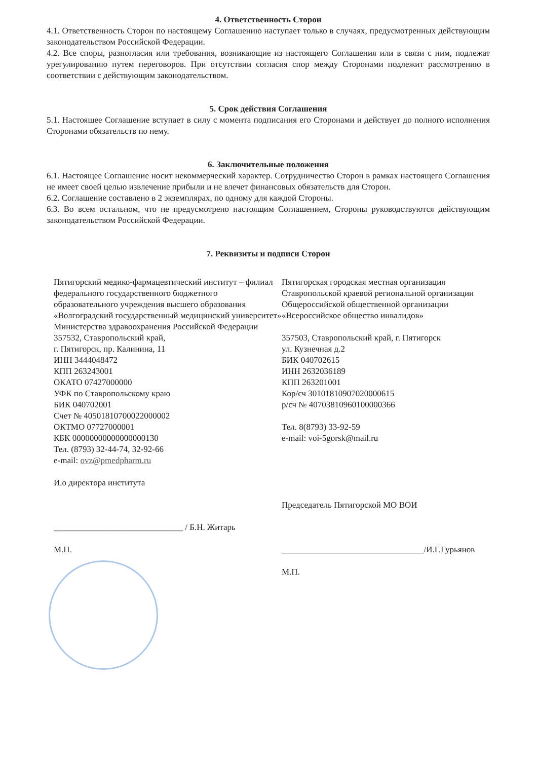4. Ответственность Сторон
4.1. Ответственность Сторон по настоящему Соглашению наступает только в случаях, предусмотренных действующим законодательством Российской Федерации.
4.2. Все споры, разногласия или требования, возникающие из настоящего Соглашения или в связи с ним, подлежат урегулированию путем переговоров. При отсутствии согласия спор между Сторонами подлежит рассмотрению в соответствии с действующим законодательством.
5. Срок действия Соглашения
5.1. Настоящее Соглашение вступает в силу с момента подписания его Сторонами и действует до полного исполнения Сторонами обязательств по нему.
6. Заключительные положения
6.1. Настоящее Соглашение носит некоммерческий характер. Сотрудничество Сторон в рамках настоящего Соглашения не имеет своей целью извлечение прибыли и не влечет финансовых обязательств для Сторон.
6.2. Соглашение составлено в 2 экземплярах, по одному для каждой Стороны.
6.3. Во всем остальном, что не предусмотрено настоящим Соглашением, Стороны руководствуются действующим законодательством Российской Федерации.
7. Реквизиты и подписи Сторон
Пятигорский медико-фармацевтический институт – филиал федерального государственного бюджетного образовательного учреждения высшего образования «Волгоградский государственный медицинский университет» Министерства здравоохранения Российской Федерации
357532, Ставропольский край,
г. Пятигорск, пр. Калинина, 11
ИНН 3444048472
КПП 263243001
ОКАТО 07427000000
УФК по Ставропольскому краю
БИК 040702001
Счет № 40501810700022000002
ОКТМО 07727000001
КБК 00000000000000000130
Тел. (8793) 32-44-74, 32-92-66
e-mail: ovz@pmedpharm.ru
И.о директора института
______________________________ / Б.Н. Житарь
М.П.
Пятигорская городская местная организация Ставропольской краевой региональной организации Общероссийской общественной организации «Всероссийское общество инвалидов»
357503, Ставропольский край, г. Пятигорск
ул. Кузнечная д.2
БИК 040702615
ИНН 2632036189
КПП 263201001
Кор/сч 30101810907020000615
р/сч № 40703810960100000366
Тел. 8(8793) 33-92-59
e-mail: voi-5gorsk@mail.ru
Председатель Пятигорской МО ВОИ
_________________________________/И.Г.Гурьянов
М.П.